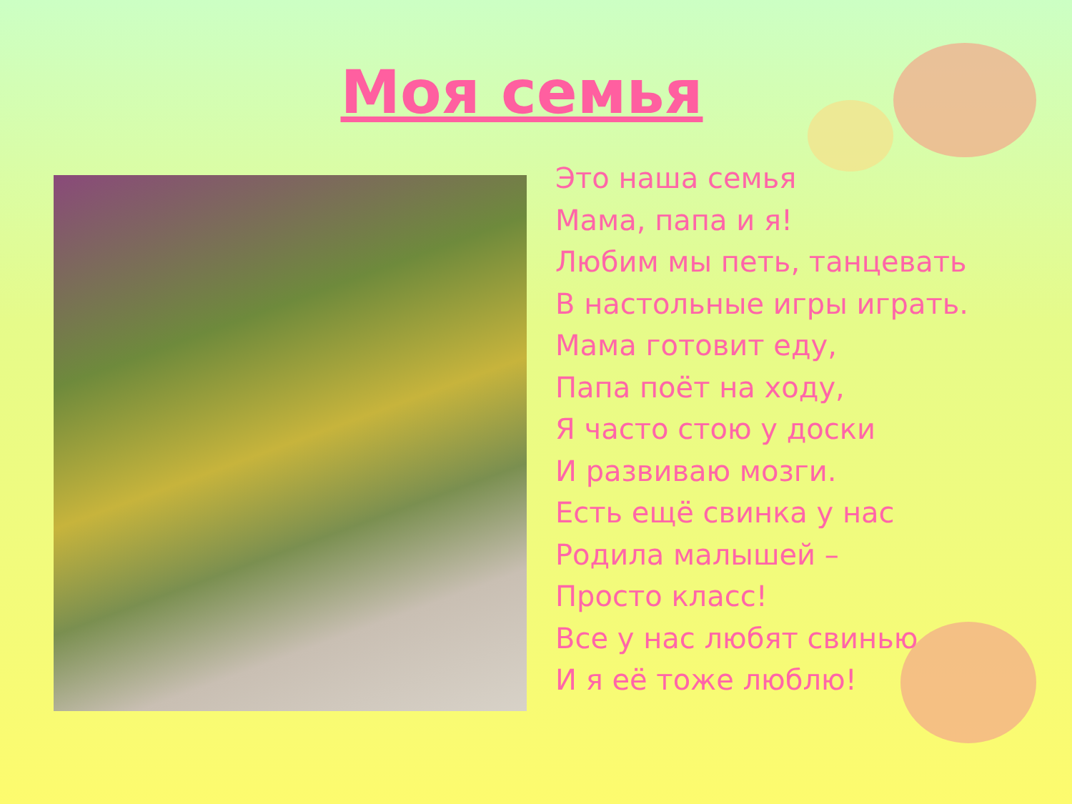Моя семья
Это наша семья
Мама, папа и я!
Любим мы петь, танцевать
В настольные игры играть.
Мама готовит еду,
Папа поёт на ходу,
Я часто стою у доски
И развиваю мозги.
Есть ещё свинка у нас
Родила малышей –
Просто класс!
Все у нас любят свинью
И я её тоже люблю!